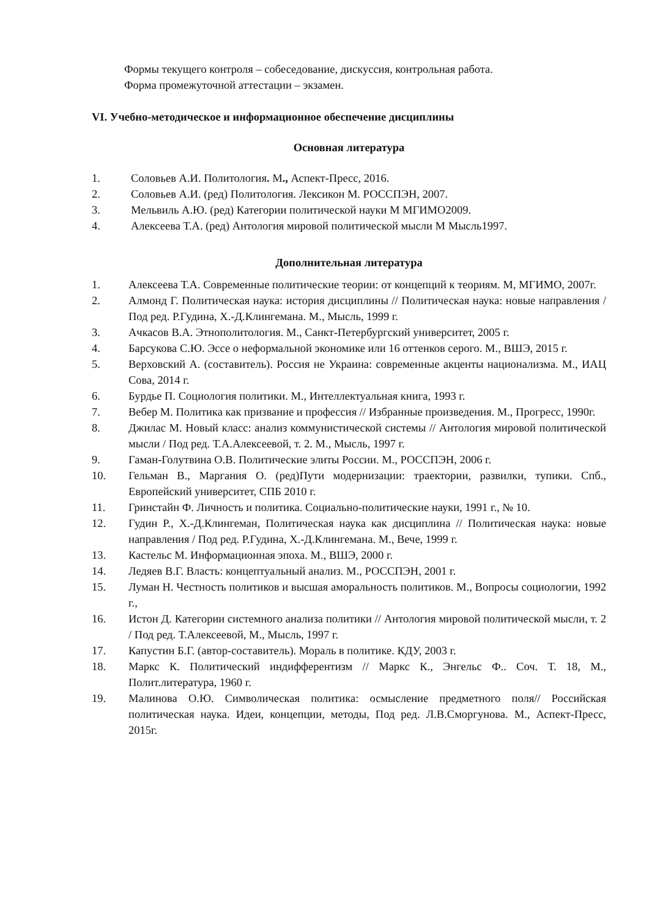Формы текущего контроля – собеседование, дискуссия, контрольная работа.
Форма промежуточной аттестации – экзамен.
VI. Учебно-методическое и информационное обеспечение дисциплины
Основная литература
1. Соловьев А.И. Политология. М., Аспект-Пресс, 2016.
2. Соловьев А.И. (ред) Политология. Лексикон М. РОССПЭН, 2007.
3. Мельвиль А.Ю. (ред) Категории политической науки М МГИМО2009.
4. Алексеева Т.А. (ред) Антология мировой политической мысли М Мысль1997.
Дополнительная литература
1. Алексеева Т.А. Современные политические теории: от концепций к теориям. М, МГИМО, 2007г.
2. Алмонд Г. Политическая наука: история дисциплины // Политическая наука: новые направления / Под ред. Р.Гудина, Х.-Д.Клингемана. М., Мысль, 1999 г.
3. Ачкасов В.А. Этнополитология. М., Санкт-Петербургский университет, 2005 г.
4. Барсукова С.Ю. Эссе о неформальной экономике или 16 оттенков серого. М., ВШЭ, 2015 г.
5. Верховский А. (составитель). Россия не Украина: современные акценты национализма. М., ИАЦ Сова, 2014 г.
6. Бурдье П. Социология политики. М., Интеллектуальная книга, 1993 г.
7. Вебер М. Политика как призвание и профессия // Избранные произведения. М., Прогресс, 1990г.
8. Джилас М. Новый класс: анализ коммунистической системы // Антология мировой политической мысли / Под ред. Т.А.Алексеевой, т. 2. М., Мысль, 1997 г.
9. Гаман-Голутвина О.В. Политические элиты России. М., РОССПЭН, 2006 г.
10. Гельман В., Маргания О. (ред)Пути модернизации: траектории, развилки, тупики. Спб., Европейский университет, СПБ 2010 г.
11. Гринстайн Ф. Личность и политика. Социально-политические науки, 1991 г., № 10.
12. Гудин Р., Х.-Д.Клингеман, Политическая наука как дисциплина // Политическая наука: новые направления / Под ред. Р.Гудина, Х.-Д.Клингемана. М., Вече, 1999 г.
13. Кастельс М. Информационная эпоха. М., ВШЭ, 2000 г.
14. Ледяев В.Г. Власть: концептуальный анализ. М., РОССПЭН, 2001 г.
15. Луман Н. Честность политиков и высшая аморальность политиков. М., Вопросы социологии, 1992 г.,
16. Истон Д. Категории системного анализа политики // Антология мировой политической мысли, т. 2 / Под ред. Т.Алексеевой, М., Мысль, 1997 г.
17. Капустин Б.Г. (автор-составитель). Мораль в политике. КДУ, 2003 г.
18. Маркс К. Политический индифферентизм // Маркс К., Энгельс Ф.. Соч. Т. 18, М., Полит.литература, 1960 г.
19. Малинова О.Ю. Символическая политика: осмысление предметного поля// Российская политическая наука. Идеи, концепции, методы, Под ред. Л.В.Сморгунова. М., Аспект-Пресс, 2015г.